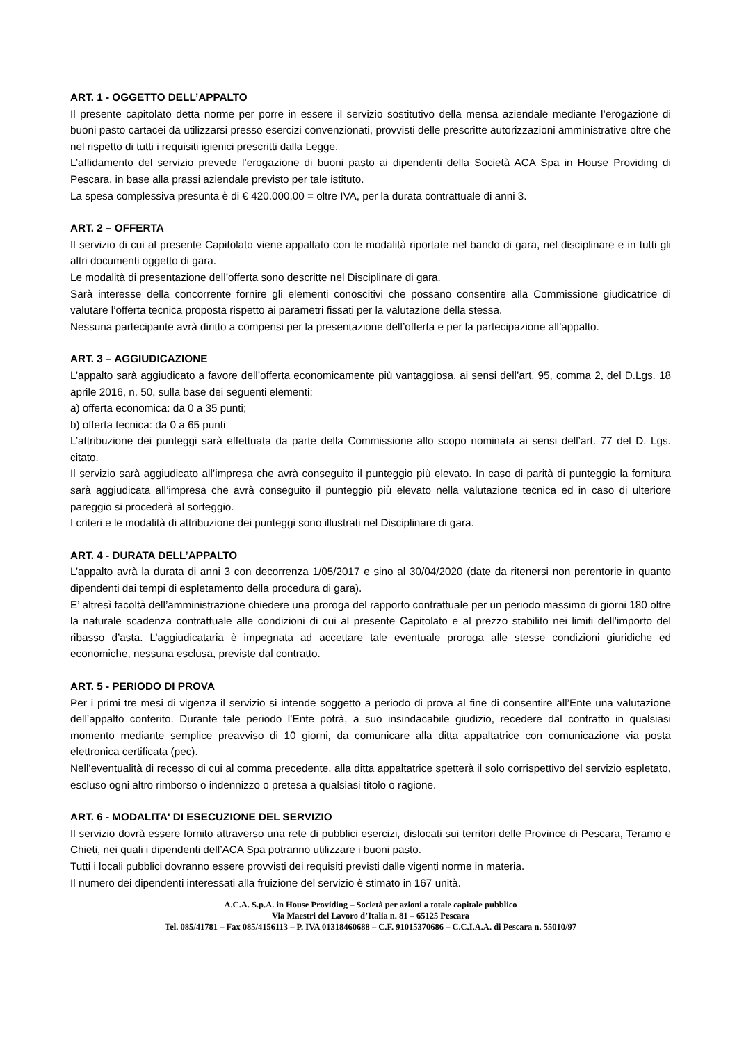ART. 1 - OGGETTO DELL’APPALTO
Il presente capitolato detta norme per porre in essere il servizio sostitutivo della mensa aziendale mediante l’erogazione di buoni pasto cartacei da utilizzarsi presso esercizi convenzionati, provvisti delle prescritte autorizzazioni amministrative oltre che nel rispetto di tutti i requisiti igienici prescritti dalla Legge.
L’affidamento del servizio prevede l’erogazione di buoni pasto ai dipendenti della Società ACA Spa in House Providing di Pescara, in base alla prassi aziendale previsto per tale istituto.
La spesa complessiva presunta è di € 420.000,00 = oltre IVA, per la durata contrattuale di anni 3.
ART. 2 – OFFERTA
Il servizio di cui al presente Capitolato viene appaltato con le modalità riportate nel bando di gara, nel disciplinare e in tutti gli altri documenti oggetto di gara.
Le modalità di presentazione dell’offerta sono descritte nel Disciplinare di gara.
Sarà interesse della concorrente fornire gli elementi conoscitivi che possano consentire alla Commissione giudicatrice di valutare l’offerta tecnica proposta rispetto ai parametri fissati per la valutazione della stessa.
Nessuna partecipante avrà diritto a compensi per la presentazione dell’offerta e per la partecipazione all’appalto.
ART. 3 – AGGIUDICAZIONE
L’appalto sarà aggiudicato a favore dell’offerta economicamente più vantaggiosa, ai sensi dell’art. 95, comma 2, del D.Lgs. 18 aprile 2016, n. 50, sulla base dei seguenti elementi:
a) offerta economica: da 0 a 35 punti;
b) offerta tecnica: da 0 a 65 punti
L’attribuzione dei punteggi sarà effettuata da parte della Commissione allo scopo nominata ai sensi dell’art. 77 del D. Lgs. citato.
Il servizio sarà aggiudicato all’impresa che avrà conseguito il punteggio più elevato. In caso di parità di punteggio la fornitura sarà aggiudicata all’impresa che avrà conseguito il punteggio più elevato nella valutazione tecnica ed in caso di ulteriore pareggio si procederà al sorteggio.
I criteri e le modalità di attribuzione dei punteggi sono illustrati nel Disciplinare di gara.
ART. 4 - DURATA DELL’APPALTO
L’appalto avrà la durata di anni 3 con decorrenza 1/05/2017 e sino al 30/04/2020 (date da ritenersi non perentorie in quanto dipendenti dai tempi di espletamento della procedura di gara).
E’ altresì facoltà dell’amministrazione chiedere una proroga del rapporto contrattuale per un periodo massimo di giorni 180 oltre la naturale scadenza contrattuale alle condizioni di cui al presente Capitolato e al prezzo stabilito nei limiti dell’importo del ribasso d’asta. L’aggiudicataria è impegnata ad accettare tale eventuale proroga alle stesse condizioni giuridiche ed economiche, nessuna esclusa, previste dal contratto.
ART. 5 - PERIODO DI PROVA
Per i primi tre mesi di vigenza il servizio si intende soggetto a periodo di prova al fine di consentire all’Ente una valutazione dell’appalto conferito. Durante tale periodo l’Ente potrà, a suo insindacabile giudizio, recedere dal contratto in qualsiasi momento mediante semplice preavviso di 10 giorni, da comunicare alla ditta appaltatrice con comunicazione via posta elettronica certificata (pec).
Nell’eventualità di recesso di cui al comma precedente, alla ditta appaltatrice spetterà il solo corrispettivo del servizio espletato, escluso ogni altro rimborso o indennizzo o pretesa a qualsiasi titolo o ragione.
ART. 6 - MODALITA' DI ESECUZIONE DEL SERVIZIO
Il servizio dovrà essere fornito attraverso una rete di pubblici esercizi, dislocati sui territori delle Province di Pescara, Teramo e Chieti, nei quali i dipendenti dell’ACA Spa potranno utilizzare i buoni pasto.
Tutti i locali pubblici dovranno essere provvisti dei requisiti previsti dalle vigenti norme in materia.
Il numero dei dipendenti interessati alla fruizione del servizio è stimato in 167 unità.
A.C.A. S.p.A. in House Providing – Società per azioni a totale capitale pubblico
Via Maestri del Lavoro d’Italia n. 81 – 65125 Pescara
Tel. 085/41781 – Fax 085/4156113 – P. IVA 01318460688 – C.F. 91015370686 – C.C.I.A.A. di Pescara n. 55010/97